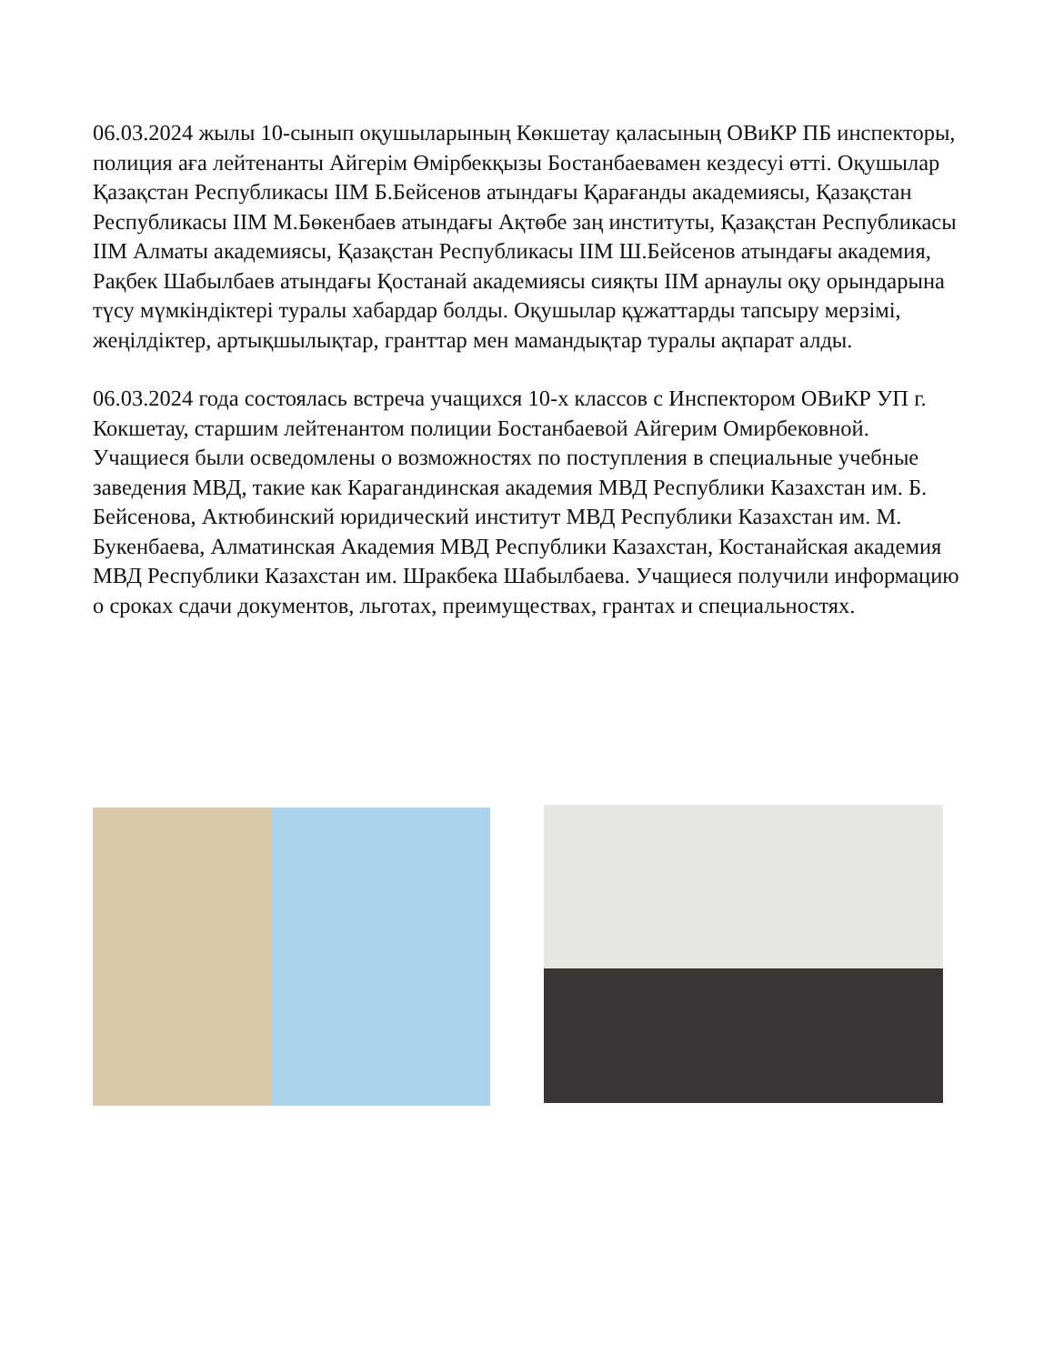06.03.2024 жылы 10-сынып оқушыларының Көкшетау қаласының ОВиКР ПБ инспекторы, полиция аға лейтенанты Айгерім Өмірбекқызы Бостанбаевамен кездесуі өтті. Оқушылар Қазақстан Республикасы ІІМ Б.Бейсенов атындағы Қарағанды академиясы, Қазақстан Республикасы ІІМ М.Бөкенбаев атындағы Ақтөбе заң институты, Қазақстан Республикасы ІІМ Алматы академиясы, Қазақстан Республикасы ІІМ Ш.Бейсенов атындағы академия, Рақбек Шабылбаев атындағы Қостанай академиясы сияқты ІІМ арнаулы оқу орындарына түсу мүмкіндіктері туралы хабардар болды. Оқушылар құжаттарды тапсыру мерзімі, жеңілдіктер, артықшылықтар, гранттар мен мамандықтар туралы ақпарат алды.
06.03.2024 года состоялась встреча учащихся 10-х классов с Инспектором ОВиКР УП г. Кокшетау, старшим лейтенантом полиции Бостанбаевой Айгерим Омирбековной. Учащиеся были осведомлены о возможностях по поступления в специальные учебные заведения МВД, такие как Карагандинская академия МВД Республики Казахстан им. Б. Бейсенова, Актюбинский юридический институт МВД Республики Казахстан им. М. Букенбаева, Алматинская Академия МВД Республики Казахстан, Костанайская академия МВД Республики Казахстан им. Шракбека Шабылбаева. Учащиеся получили информацию о сроках сдачи документов, льготах, преимуществах, грантах и специальностях.